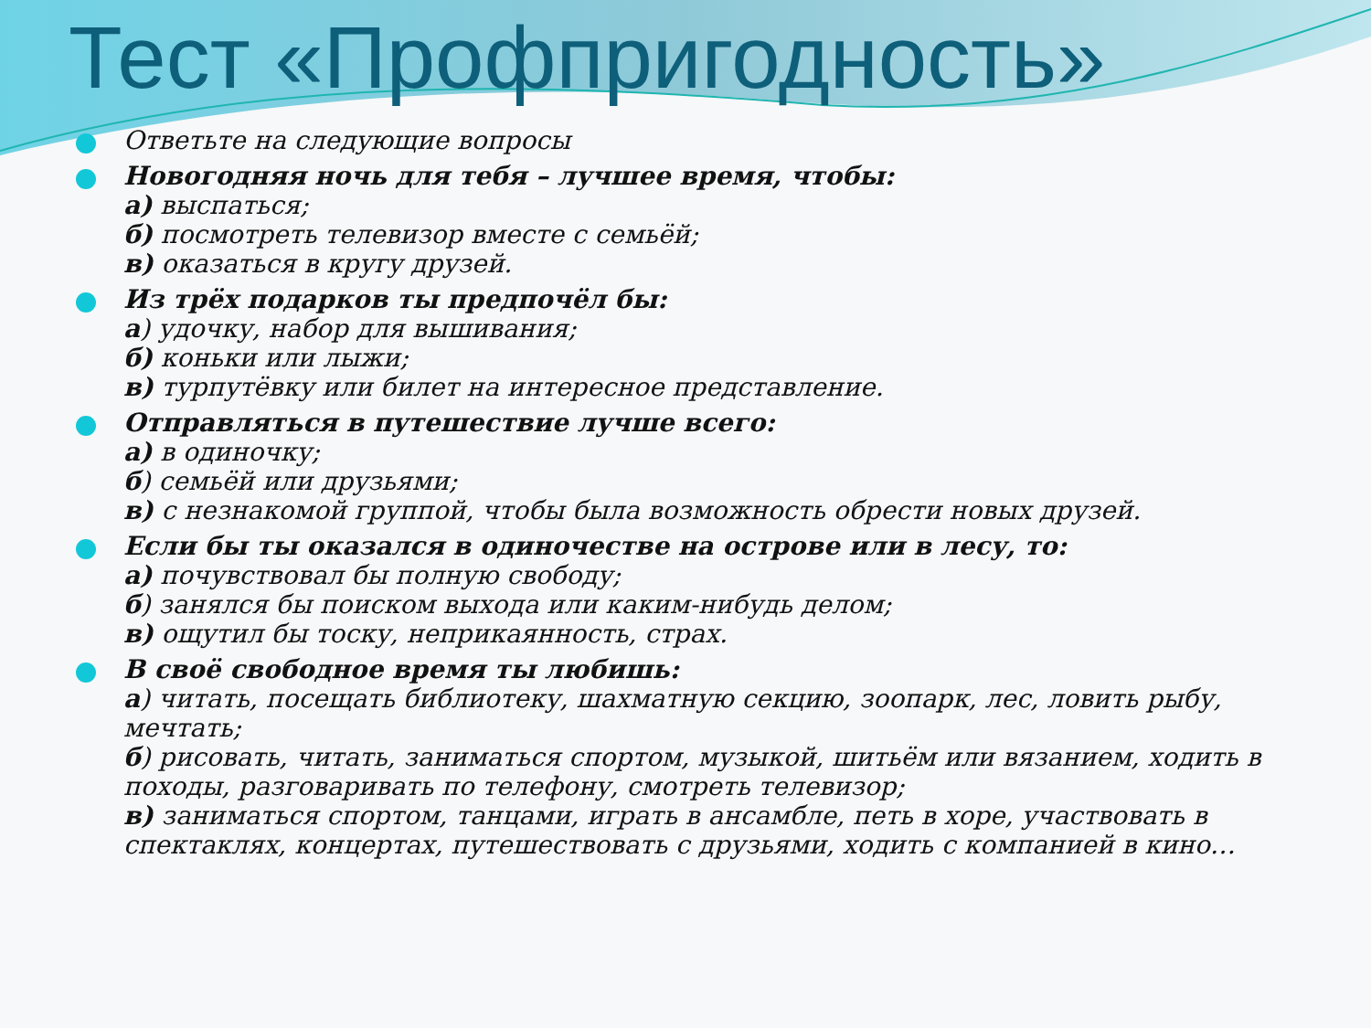Тест «Профпригодность»
Ответьте на следующие вопросы
Новогодняя ночь для тебя – лучшее время, чтобы:
а) выспаться;
б) посмотреть телевизор вместе с семьёй;
в) оказаться в кругу друзей.
Из трёх подарков ты предпочёл бы:
а) удочку, набор для вышивания;
б) коньки или лыжи;
в) турпутёвку или билет на интересное представление.
Отправляться в путешествие лучше всего:
а) в одиночку;
б) семьёй или друзьями;
в) с незнакомой группой, чтобы была возможность обрести новых друзей.
Если бы ты оказался в одиночестве на острове или в лесу, то:
а) почувствовал бы полную свободу;
б) занялся бы поиском выхода или каким-нибудь делом;
в) ощутил бы тоску, неприкаянность, страх.
В своё свободное время ты любишь:
а) читать, посещать библиотеку, шахматную секцию, зоопарк, лес, ловить рыбу, мечтать;
б) рисовать, читать, заниматься спортом, музыкой, шитьём или вязанием, ходить в походы, разговаривать по телефону, смотреть телевизор;
в) заниматься спортом, танцами, играть в ансамбле, петь в хоре, участвовать в спектаклях, концертах, путешествовать с друзьями, ходить с компанией в кино…